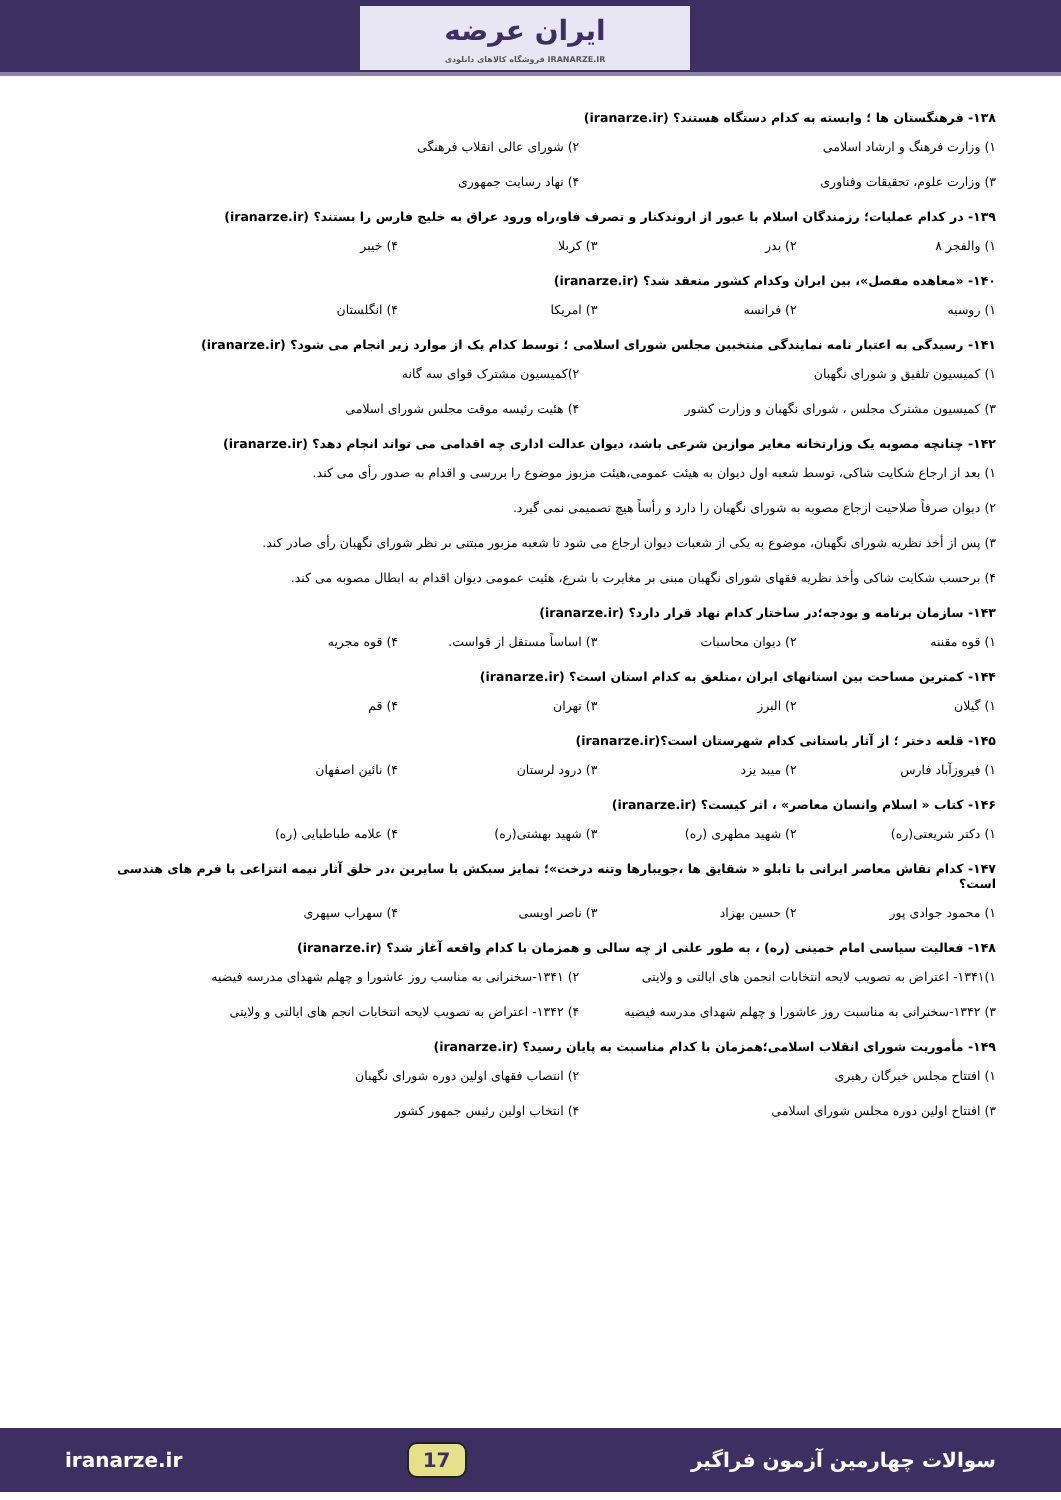ایران عرضه
فروشگاه کالاهای دانلودی IRANARZE.IR
۱۳۸- فرهنگستان ها ؛ وابسته به کدام دستگاه هستند؟ (iranarze.ir)
۱) وزارت فرهنگ و ارشاد اسلامی ۲) شورای عالی انقلاب فرهنگی
۳) وزارت علوم، تحقیقات وفناوری ۴) نهاد رسایت جمهوری
۱۳۹- در کدام عملیات؛ رزمندگان اسلام با عبور از اروندکنار و تصرف فاو،راه ورود عراق به خلیج فارس را بستند؟ (iranarze.ir)
۱) والفجر ۸ ۲) بدر ۳) کربلا ۴) خیبر
۱۴۰- «معاهده مفصل»، بین ایران وکدام کشور منعقد شد؟ (iranarze.ir)
۱) روسیه ۲) فرانسه ۳) امریکا ۴) انگلستان
۱۴۱- رسیدگی به اعتبار نامه نمایندگی منتخبین مجلس شورای اسلامی ؛ توسط کدام یک از موارد زیر انجام می شود؟ (iranarze.ir)
۱) کمیسیون تلفیق و شورای نگهبان ۲)کمیسیون مشترک قوای سه گانه
۳) کمیسیون مشترک مجلس ، شورای نگهبان و وزارت کشور ۴) هئیت رئیسه موقت مجلس شورای اسلامی
۱۴۲- چنانچه مصوبه یک وزارتخانه مغایر موازین شرعی باشد، دیوان عدالت اداری چه اقدامی می تواند انجام دهد؟ (iranarze.ir)
۱) بعد از ارجاع شکایت شاکی، توسط شعبه اول دیوان به هیئت عمومی،هیئت مزبوز موضوع را بررسی و اقدام به صدور رأی می کند.
۲) دیوان صرفاً صلاحیت ازجاع مصوبه به شورای نگهبان را دارد و رأساً هیچ تصمیمی نمی گیرد.
۳) پس از أخذ نظریه شورای نگهبان، موضوع به یکی از شعبات دیوان ارجاع می شود تا شعبه مزبور مبتنی بر نظر شورای نگهبان رأی صادر کند.
۴) برحسب شکایت شاکی وأخذ نظریه فقهای شورای نگهبان مبنی بر مغایرت با شرع، هئیت عمومی دیوان اقدام به ابطال مصوبه می کند.
۱۴۳- سازمان برنامه و بودجه؛در ساختار کدام نهاد قرار دارد؟ (iranarze.ir)
۱) قوه مقننه ۲) دیوان محاسبات ۳) اساساً مستقل از قواست. ۴) قوه مجریه
۱۴۴- کمترین مساحت بین استانهای ایران ،متلعق به کدام استان است؟ (iranarze.ir)
۱) گیلان ۲) البرز ۳) تهران ۴) قم
۱۴۵- قلعه دختر ؛ از آثار باستانی کدام شهرستان است؟(iranarze.ir)
۱) فیروزآباد فارس ۲) میبد یزد ۳) درود لرستان ۴) نائین اصفهان
۱۴۶- کتاب « اسلام وانسان معاصر» ، اثر کیست؟ (iranarze.ir)
۱) دکتر شریعتی(ره) ۲) شهید مطهری (ره) ۳) شهید بهشتی(ره) ۴) علامه طباطبایی (ره)
۱۴۷- کدام نقاش معاصر ایرانی با تابلو « شقایق ها ،جویبارها وتنه درخت»؛ تمایز سبکش با سایرین ،در خلق آثار نیمه انتزاعی با فرم های هندسی است؟
۱) محمود جوادی پور ۲) حسین بهزاد ۳) ناصر اویسی ۴) سهراب سپهری
۱۴۸- فعالیت سیاسی امام خمینی (ره) ، به طور علنی از چه سالی و همزمان با کدام واقعه آغاز شد؟ (iranarze.ir)
۱)۱۳۴۱- اعتراض به تصویب لایحه انتخابات انجمن های ایالتی و ولایتی ۲) ۱۳۴۱-سخنرانی به مناسب روز عاشورا و چهلم شهدای مدرسه فیضیه
۳) ۱۳۴۲-سخنرانی به مناسبت روز عاشورا و چهلم شهدای مدرسه فیضیه ۴) ۱۳۴۲- اعتراض به تصویب لایحه انتخابات انجم های ایالتی و ولایتی
۱۴۹- مأموریت شورای انقلاب اسلامی؛همزمان با کدام مناسبت به پایان رسید؟ (iranarze.ir)
۱) افتتاح مجلس خبرگان رهبری ۲) انتصاب فقهای اولین دوره شورای نگهبان
۳) افتتاح اولین دوره مجلس شورای اسلامی ۴) انتخاب اولین رئیس جمهور کشور
iranarze.ir 17 سوالات چهارمین آزمون فراگیر